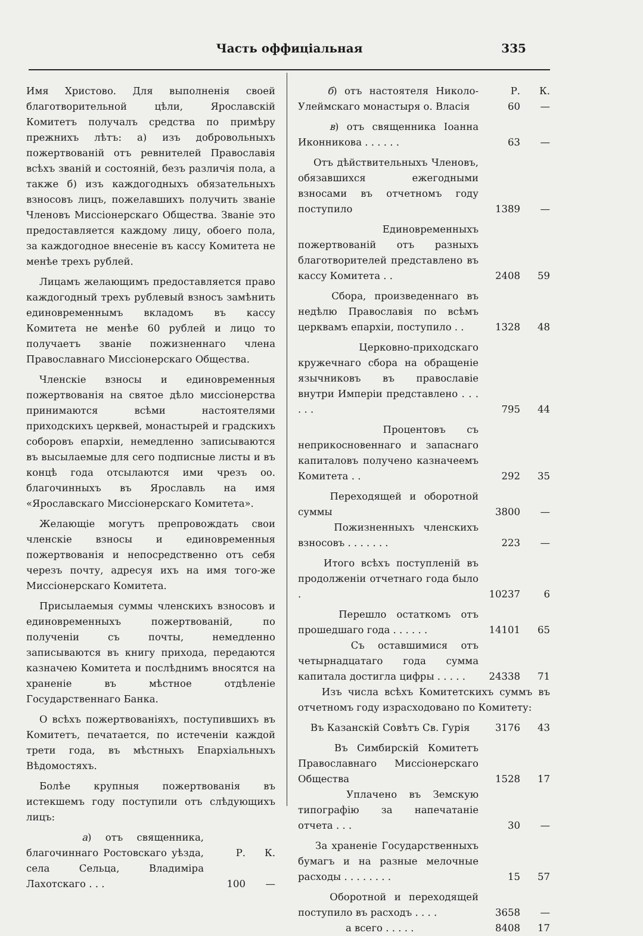Часть оффиціальная 335
Имя Христово. Для выполненія своей благотворительной цѣли, Ярославскій Комитетъ получалъ средства по примѣру прежнихъ лѣтъ: а) изъ добровольныхъ пожертвованій отъ ревнителей Православія всѣхъ званій и состояній, безъ различія пола, а также б) изъ каждогодныхъ обязательныхъ взносовъ лицъ, пожелавшихъ получить званіе Членовъ Миссіонерскаго Общества. Званіе это предоставляется каждому лицу, обоего пола, за каждогодное внесеніе въ кассу Комитета не менѣе трехъ рублей.
Лицамъ желающимъ предоставляется право каждогодный трехъ рублевый взносъ замѣнить единовременнымъ вкладомъ въ кассу Комитета не менѣе 60 рублей и лицо то получаетъ званіе пожизненнаго члена Православнаго Миссіонерскаго Общества.
Членскіе взносы и единовременныя пожертвованія на святое дѣло миссіонерства принимаются всѣми настоятелями приходскихъ церквей, монастырей и градскихъ соборовъ епархіи, немедленно записываются въ высылаемые для сего подписные листы и въ концѣ года отсылаются ими чрезъ оо. благочинныхъ въ Ярославль на имя «Ярославскаго Миссіонерскаго Комитета».
Желающіе могутъ препровождать свои членскіе взносы и единовременныя пожертвованія и непосредственно отъ себя черезъ почту, адресуя ихъ на имя того-же Миссіонерскаго Комитета.
Присылаемыя суммы членскихъ взносовъ и единовременныхъ пожертвованій, по полученіи съ почты, немедленно записываются въ книгу прихода, передаются казначею Комитета и послѣднимъ вносятся на храненіе въ мѣстное отдѣленіе Государственнаго Банка.
О всѣхъ пожертвованіяхъ, поступившихъ въ Комитетъ, печатается, по истеченіи каждой трети года, въ мѣстныхъ Епархіальныхъ Вѣдомостяхъ.
Болѣе крупныя пожертвованія въ истекшемъ году поступили отъ слѣдующихъ лицъ:
| а ) отъ священника, благочиннаго Ростовскаго уѣзда, села Сельца, Владиміра Лахотскаго . . . | Р. 100 | К. — |
| б ) отъ настоятеля Николо-Улеймскаго монастыря о. Власія | Р. 60 | К. — |
| в ) отъ священника Іоанна Иконникова . . . . . . | 63 | — |
| Отъ дѣйствительныхъ Членовъ, обязавшихся ежегодными взносами въ отчетномъ году поступило | 1389 | — |
| Единовременныхъ пожертвованій отъ разныхъ благотворителей представлено въ кассу Комитета . . | 2408 | 59 |
| Сбора, произведеннаго въ недѣлю Православія по всѣмъ церквамъ епархіи, поступило . . | 1328 | 48 |
| Церковно-приходскаго кружечнаго сбора на обращеніе язычниковъ въ православіе внутри Имперіи представлено . . . . . . | 795 | 44 |
| Процентовъ съ неприкосновеннаго и запаснаго капиталовъ получено казначеемъ Комитета . . | 292 | 35 |
| Переходящей и оборотной суммы | 3800 | — |
| Пожизненныхъ членскихъ взносовъ . . . . . . . | 223 | — |
| Итого всѣхъ поступленій въ продолженіи отчетнаго года было . | 10237 | 6 |
| Перешло остаткомъ отъ прошедшаго года . . . . . . | 14101 | 65 |
| Съ оставшимися отъ четырнадцатаго года сумма капитала достигла цифры . . . . . | 24338 | 71 |
| Изъ числа всѣхъ Комитетскихъ суммъ въ отчетномъ году израсходовано по Комитету: | | |
| Въ Казанскій Совѣтъ Св. Гурія | 3176 | 43 |
| Въ Симбирскій Комитетъ Православнаго Миссіонерскаго Общества | 1528 | 17 |
| Уплачено въ Земскую типографію за напечатаніе отчета . . . | 30 | — |
| За храненіе Государственныхъ бумагъ и на разные мелочные расходы . . . . . . . . | 15 | 57 |
| Оборотной и переходящей поступило въ расходъ . . . . | 3658 | — |
| а всего . . . . . | 8408 | 17 |